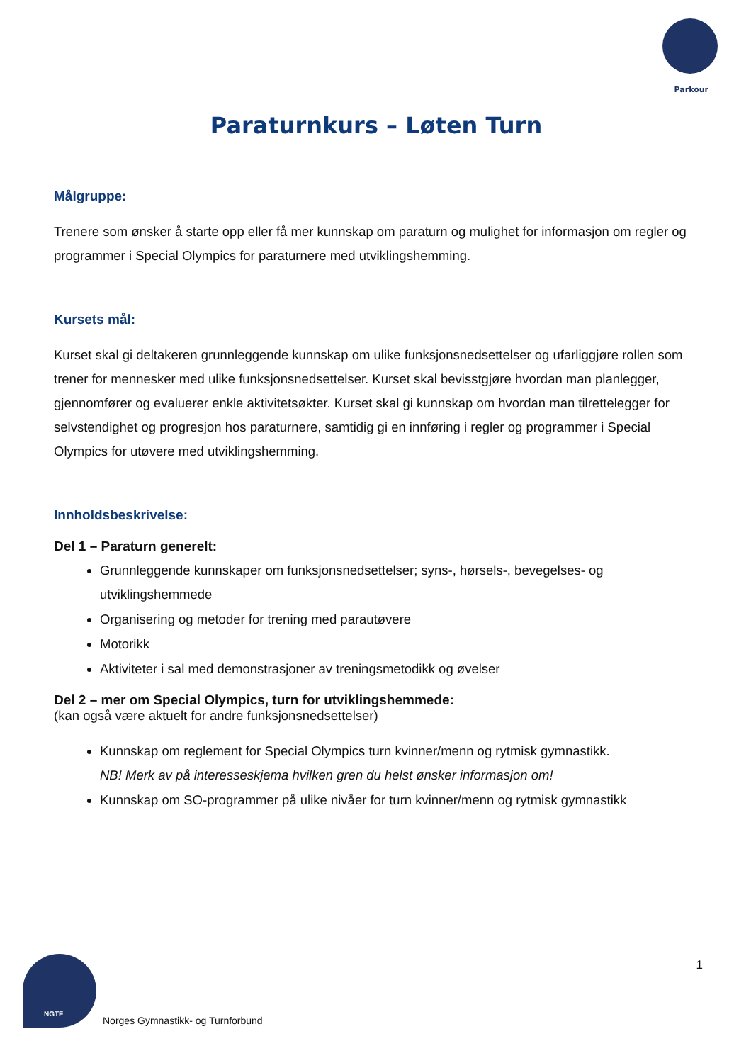Parkour
Paraturnkurs – Løten Turn
Målgruppe:
Trenere som ønsker å starte opp eller få mer kunnskap om paraturn og mulighet for informasjon om regler og programmer i Special Olympics for paraturnere med utviklingshemming.
Kursets mål:
Kurset skal gi deltakeren grunnleggende kunnskap om ulike funksjonsnedsettelser og ufarliggjøre rollen som trener for mennesker med ulike funksjonsnedsettelser. Kurset skal bevisstgjøre hvordan man planlegger, gjennomfører og evaluerer enkle aktivitetsøkter. Kurset skal gi kunnskap om hvordan man tilrettelegger for selvstendighet og progresjon hos paraturnere, samtidig gi en innføring i regler og programmer i Special Olympics for utøvere med utviklingshemming.
Innholdsbeskrivelse:
Del 1 – Paraturn generelt:
Grunnleggende kunnskaper om funksjonsnedsettelser; syns-, hørsels-, bevegelses- og utviklingshemmede
Organisering og metoder for trening med parautøvere
Motorikk
Aktiviteter i sal med demonstrasjoner av treningsmetodikk og øvelser
Del 2 – mer om Special Olympics, turn for utviklingshemmede:
(kan også være aktuelt for andre funksjonsnedsettelser)
Kunnskap om reglement for Special Olympics turn kvinner/menn og rytmisk gymnastikk.
NB! Merk av på interesseskjema hvilken gren du helst ønsker informasjon om!
Kunnskap om SO-programmer på ulike nivåer for turn kvinner/menn og rytmisk gymnastikk
1
NGTF
Norges Gymnastikk- og Turnforbund